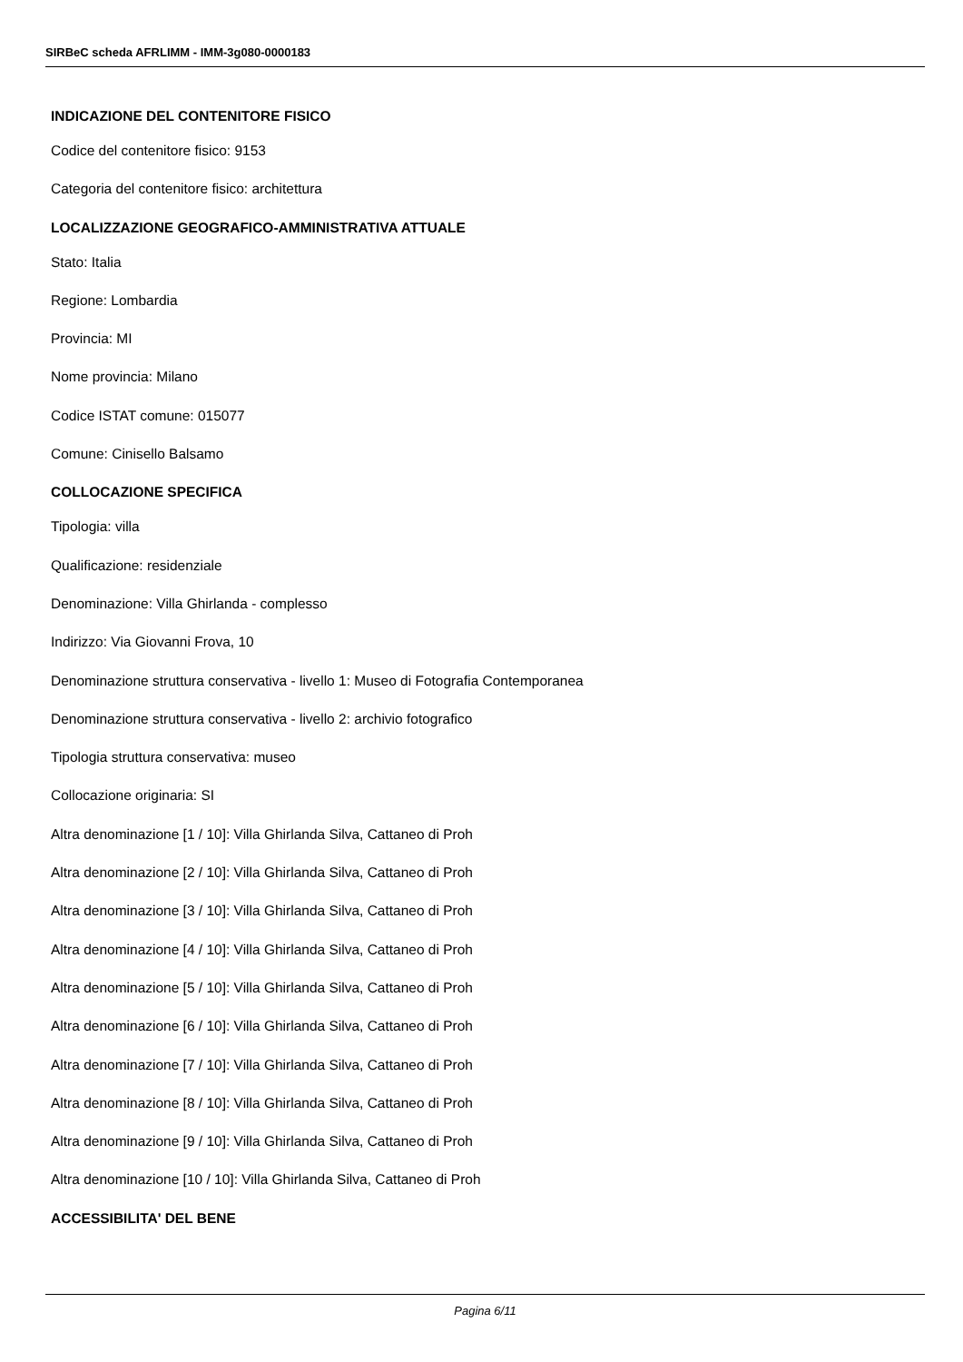SIRBeC scheda AFRLIMM - IMM-3g080-0000183
INDICAZIONE DEL CONTENITORE FISICO
Codice del contenitore fisico: 9153
Categoria del contenitore fisico: architettura
LOCALIZZAZIONE GEOGRAFICO-AMMINISTRATIVA ATTUALE
Stato: Italia
Regione: Lombardia
Provincia: MI
Nome provincia: Milano
Codice ISTAT comune: 015077
Comune: Cinisello Balsamo
COLLOCAZIONE SPECIFICA
Tipologia: villa
Qualificazione: residenziale
Denominazione: Villa Ghirlanda - complesso
Indirizzo: Via Giovanni Frova, 10
Denominazione struttura conservativa - livello 1: Museo di Fotografia Contemporanea
Denominazione struttura conservativa - livello 2: archivio fotografico
Tipologia struttura conservativa: museo
Collocazione originaria: SI
Altra denominazione [1 / 10]: Villa Ghirlanda Silva, Cattaneo di Proh
Altra denominazione [2 / 10]: Villa Ghirlanda Silva, Cattaneo di Proh
Altra denominazione [3 / 10]: Villa Ghirlanda Silva, Cattaneo di Proh
Altra denominazione [4 / 10]: Villa Ghirlanda Silva, Cattaneo di Proh
Altra denominazione [5 / 10]: Villa Ghirlanda Silva, Cattaneo di Proh
Altra denominazione [6 / 10]: Villa Ghirlanda Silva, Cattaneo di Proh
Altra denominazione [7 / 10]: Villa Ghirlanda Silva, Cattaneo di Proh
Altra denominazione [8 / 10]: Villa Ghirlanda Silva, Cattaneo di Proh
Altra denominazione [9 / 10]: Villa Ghirlanda Silva, Cattaneo di Proh
Altra denominazione [10 / 10]: Villa Ghirlanda Silva, Cattaneo di Proh
ACCESSIBILITA' DEL BENE
Pagina 6/11